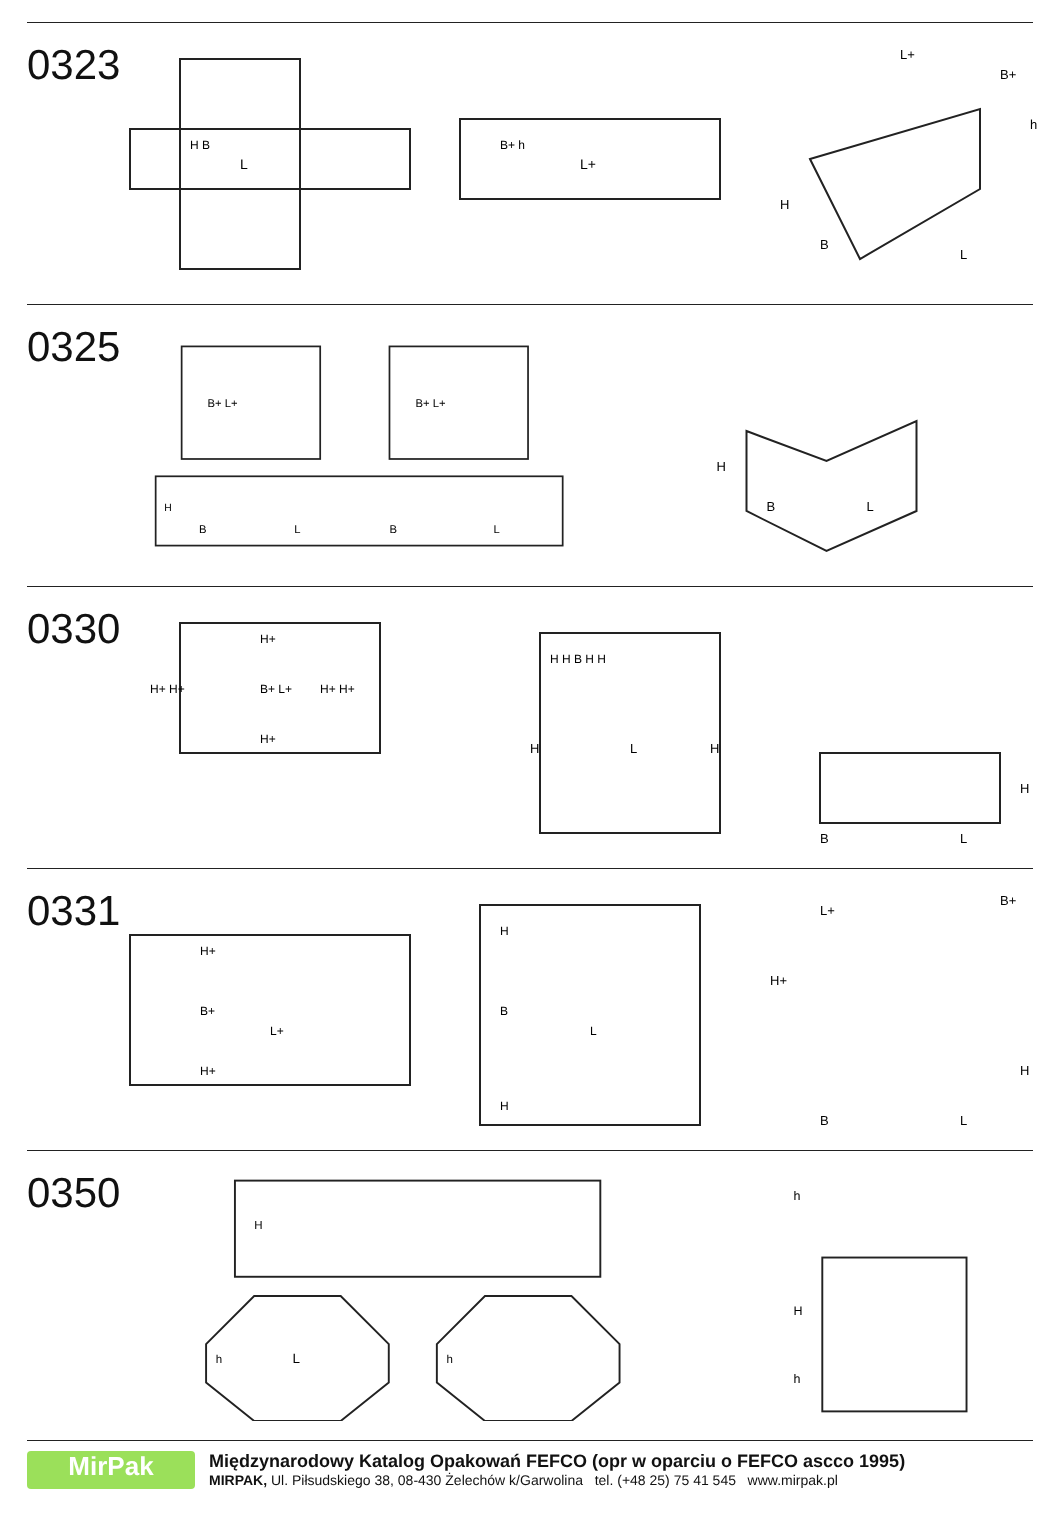0323
L
H B
L+
B+ h
L+
B+
h
H
B
L
0325
B+ L+
B+ L+
H
B
L
B
L
H
B
L
0330
H+ H+
H+ H+
B+ L+
H+
H+
H H B H H
H
L
H
H
B
L
0331
H+
B+
L+
H+
H
B
L
H
L+
B+
H+
H
B
L
0350
H
L
h
h
h
H
h
MirPak
Międzynarodowy Katalog Opakowań FEFCO (opr w oparciu o FEFCO ascco 1995)
MIRPAK, Ul. Piłsudskiego 38, 08-430 Żelechów k/Garwolina tel. (+48 25) 75 41 545 www.mirpak.pl